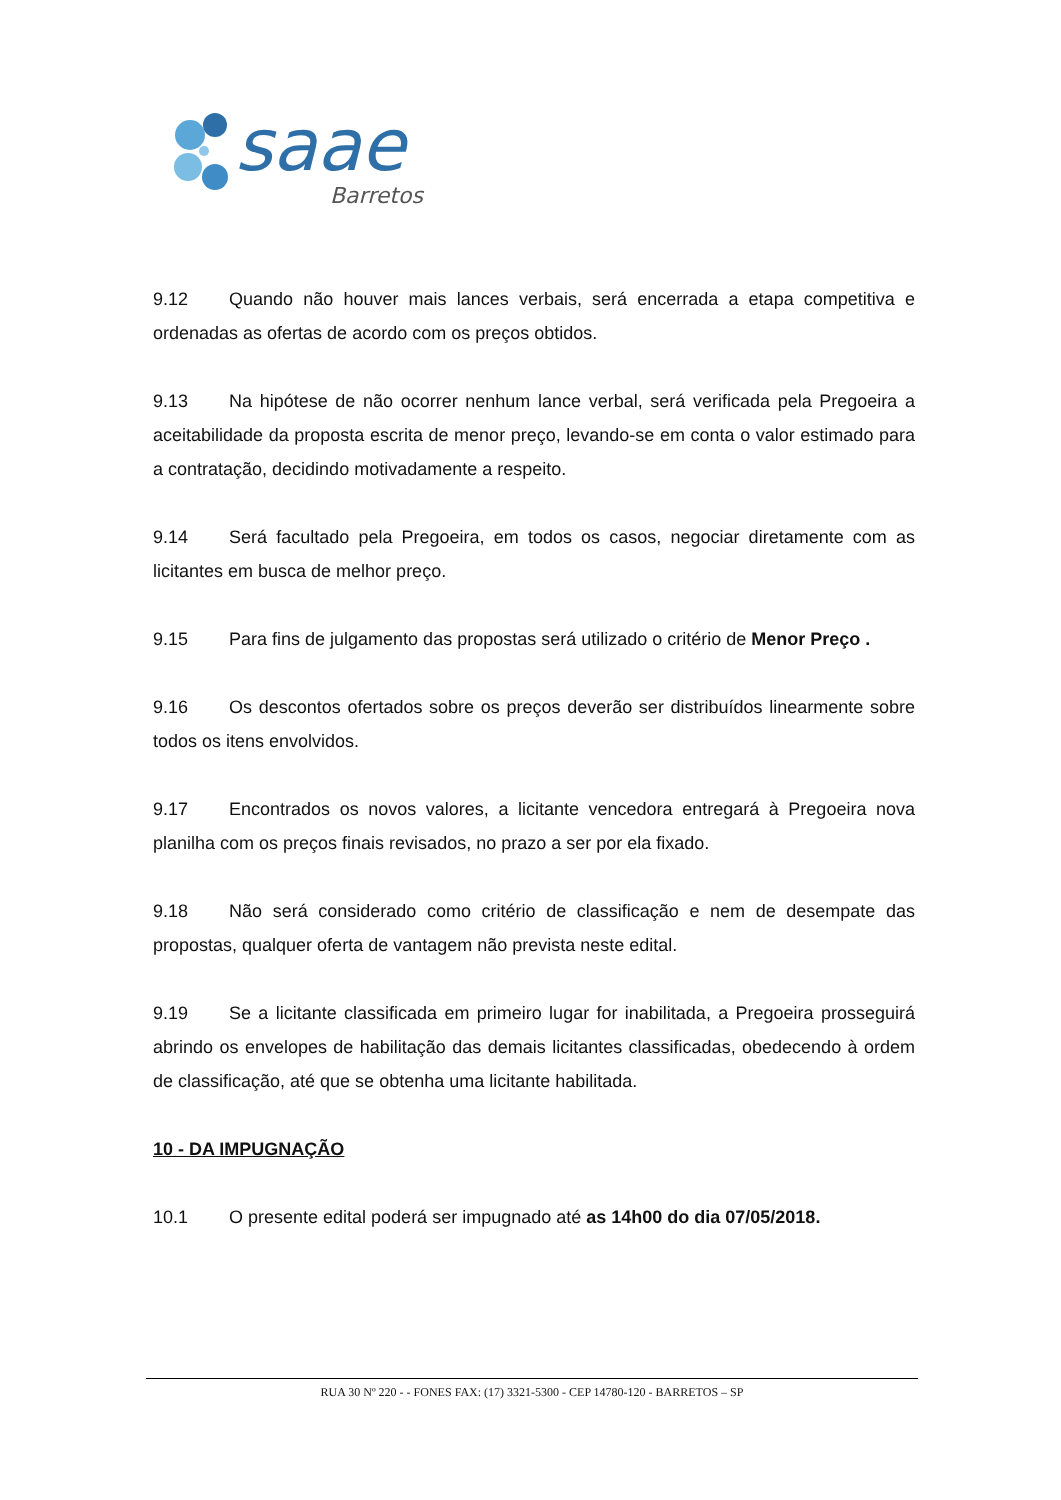saae
Barretos
9.12 Quando não houver mais lances verbais, será encerrada a etapa competitiva e ordenadas as ofertas de acordo com os preços obtidos.
9.13 Na hipótese de não ocorrer nenhum lance verbal, será verificada pela Pregoeira a aceitabilidade da proposta escrita de menor preço, levando-se em conta o valor estimado para a contratação, decidindo motivadamente a respeito.
9.14 Será facultado pela Pregoeira, em todos os casos, negociar diretamente com as licitantes em busca de melhor preço.
9.15 Para fins de julgamento das propostas será utilizado o critério de Menor Preço .
9.16 Os descontos ofertados sobre os preços deverão ser distribuídos linearmente sobre todos os itens envolvidos.
9.17 Encontrados os novos valores, a licitante vencedora entregará à Pregoeira nova planilha com os preços finais revisados, no prazo a ser por ela fixado.
9.18 Não será considerado como critério de classificação e nem de desempate das propostas, qualquer oferta de vantagem não prevista neste edital.
9.19 Se a licitante classificada em primeiro lugar for inabilitada, a Pregoeira prosseguirá abrindo os envelopes de habilitação das demais licitantes classificadas, obedecendo à ordem de classificação, até que se obtenha uma licitante habilitada.
10 - DA IMPUGNAÇÃO
10.1 O presente edital poderá ser impugnado até as 14h00 do dia 07/05/2018.
RUA 30 Nº 220 - - FONES FAX: (17) 3321-5300 - CEP 14780-120 - BARRETOS – SP